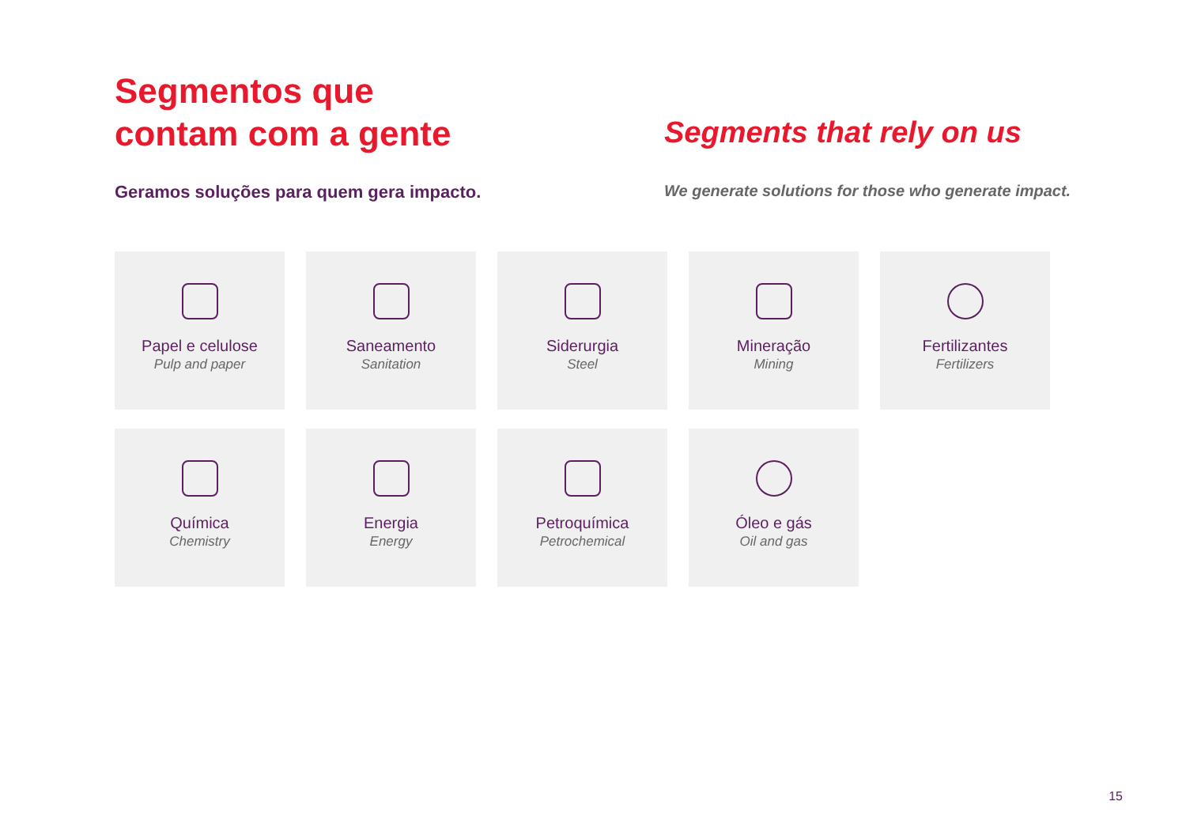Segmentos que
contam com a gente
Segments that rely on us
Geramos soluções para quem gera impacto. We generate solutions for those who generate impact.
Papel e celulose
Pulp and paper
Saneamento
Sanitation
Siderurgia
Steel
Mineração
Mining
Fertilizantes
Fertilizers
Química
Chemistry
Energia
Energy
Petroquímica
Petrochemical
Óleo e gás
Oil and gas
15